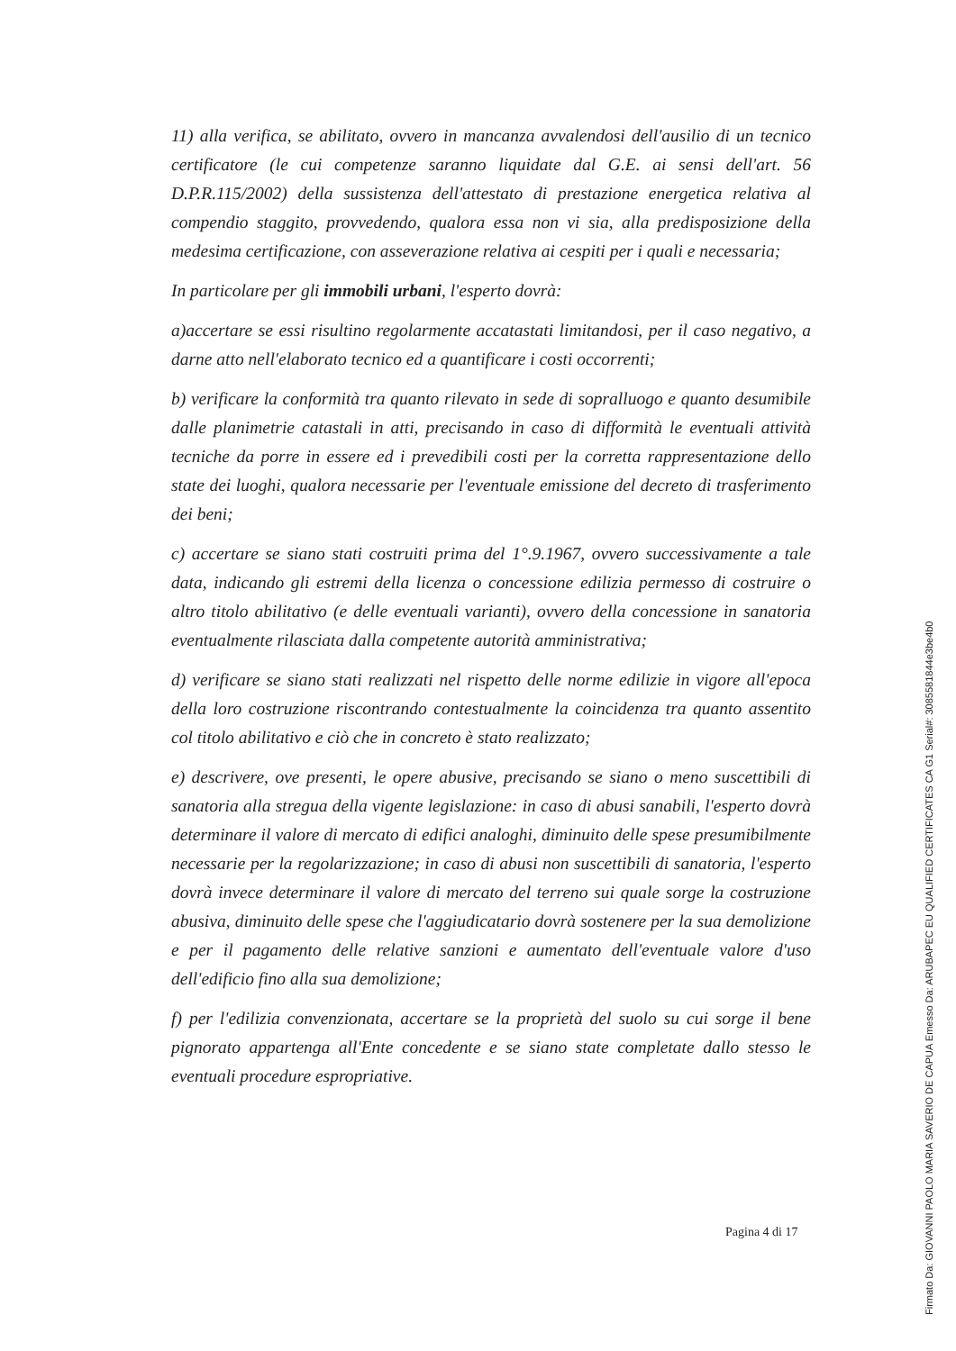11) alla verifica, se abilitato, ovvero in mancanza avvalendosi dell'ausilio di un tecnico certificatore (le cui competenze saranno liquidate dal G.E. ai sensi dell'art. 56 D.P.R.115/2002) della sussistenza dell'attestato di prestazione energetica relativa al compendio staggito, provvedendo, qualora essa non vi sia, alla predisposizione della medesima certificazione, con asseverazione relativa ai cespiti per i quali e necessaria;
In particolare per gli immobili urbani, l'esperto dovrà:
a)accertare se essi risultino regolarmente accatastati limitandosi, per il caso negativo, a darne atto nell'elaborato tecnico ed a quantificare i costi occorrenti;
b) verificare la conformità tra quanto rilevato in sede di sopralluogo e quanto desumibile dalle planimetrie catastali in atti, precisando in caso di difformità le eventuali attività tecniche da porre in essere ed i prevedibili costi per la corretta rappresentazione dello state dei luoghi, qualora necessarie per l'eventuale emissione del decreto di trasferimento dei beni;
c) accertare se siano stati costruiti prima del 1°.9.1967, ovvero successivamente a tale data, indicando gli estremi della licenza o concessione edilizia permesso di costruire o altro titolo abilitativo (e delle eventuali varianti), ovvero della concessione in sanatoria eventualmente rilasciata dalla competente autorità amministrativa;
d) verificare se siano stati realizzati nel rispetto delle norme edilizie in vigore all'epoca della loro costruzione riscontrando contestualmente la coincidenza tra quanto assentito col titolo abilitativo e ciò che in concreto è stato realizzato;
e) descrivere, ove presenti, le opere abusive, precisando se siano o meno suscettibili di sanatoria alla stregua della vigente legislazione: in caso di abusi sanabili, l'esperto dovrà determinare il valore di mercato di edifici analoghi, diminuito delle spese presumibilmente necessarie per la regolarizzazione; in caso di abusi non suscettibili di sanatoria, l'esperto dovrà invece determinare il valore di mercato del terreno sui quale sorge la costruzione abusiva, diminuito delle spese che l'aggiudicatario dovrà sostenere per la sua demolizione e per il pagamento delle relative sanzioni e aumentato dell'eventuale valore d'uso dell'edificio fino alla sua demolizione;
f) per l'edilizia convenzionata, accertare se la proprietà del suolo su cui sorge il bene pignorato appartenga all'Ente concedente e se siano state completate dallo stesso le eventuali procedure espropriative.
Pagina 4 di 17
Firmato Da: GIOVANNI PAOLO MARIA SAVERIO DE CAPUA Emesso Da: ARUBAPEC EU QUALIFIED CERTIFICATES CA G1 Serial#: 3085581844e3be4b0